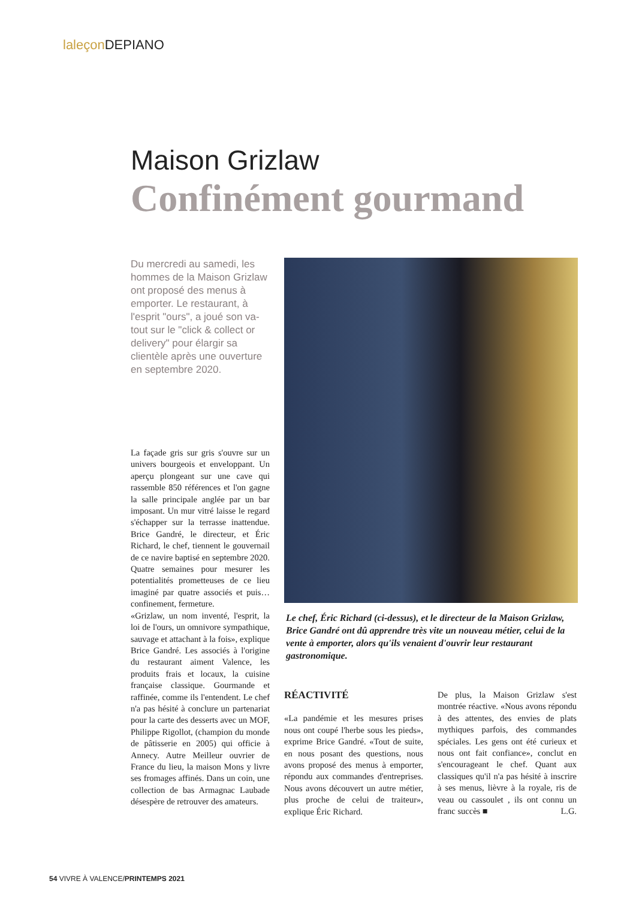laleçon DEPIANO
Maison Grizlaw
Confinément gourmand
Du mercredi au samedi, les hommes de la Maison Grizlaw ont proposé des menus à emporter. Le restaurant, à l'esprit "ours", a joué son va-tout sur le "click & collect or delivery" pour élargir sa clientèle après une ouverture en septembre 2020.
Le chef, Éric Richard (ci-dessus), et le directeur de la Maison Grizlaw, Brice Gandré ont dû apprendre très vite un nouveau métier, celui de la vente à emporter, alors qu'ils venaient d'ouvrir leur restaurant gastronomique.
La façade gris sur gris s'ouvre sur un univers bourgeois et enveloppant. Un aperçu plongeant sur une cave qui rassemble 850 références et l'on gagne la salle principale anglée par un bar imposant. Un mur vitré laisse le regard s'échapper sur la terrasse inattendue. Brice Gandré, le directeur, et Éric Richard, le chef, tiennent le gouvernail de ce navire baptisé en septembre 2020. Quatre semaines pour mesurer les potentialités prometteuses de ce lieu imaginé par quatre associés et puis… confinement, fermeture.
«Grizlaw, un nom inventé, l'esprit, la loi de l'ours, un omnivore sympathique, sauvage et attachant à la fois», explique Brice Gandré. Les associés à l'origine du restaurant aiment Valence, les produits frais et locaux, la cuisine française classique. Gourmande et raffinée, comme ils l'entendent. Le chef n'a pas hésité à conclure un partenariat pour la carte des desserts avec un MOF, Philippe Rigollot, (champion du monde de pâtisserie en 2005) qui officie à Annecy. Autre Meilleur ouvrier de France du lieu, la maison Mons y livre ses fromages affinés. Dans un coin, une collection de bas Armagnac Laubade désespère de retrouver des amateurs.
RÉACTIVITÉ
«La pandémie et les mesures prises nous ont coupé l'herbe sous les pieds», exprime Brice Gandré. «Tout de suite, en nous posant des questions, nous avons proposé des menus à emporter, répondu aux commandes d'entreprises. Nous avons découvert un autre métier, plus proche de celui de traiteur», explique Éric Richard.
De plus, la Maison Grizlaw s'est montrée réactive. «Nous avons répondu à des attentes, des envies de plats mythiques parfois, des commandes spéciales. Les gens ont été curieux et nous ont fait confiance», conclut en s'encourageant le chef. Quant aux classiques qu'il n'a pas hésité à inscrire à ses menus, lièvre à la royale, ris de veau ou cassoulet , ils ont connu un franc succès ■ L.G.
54 VIVRE À VALENCE/PRINTEMPS 2021